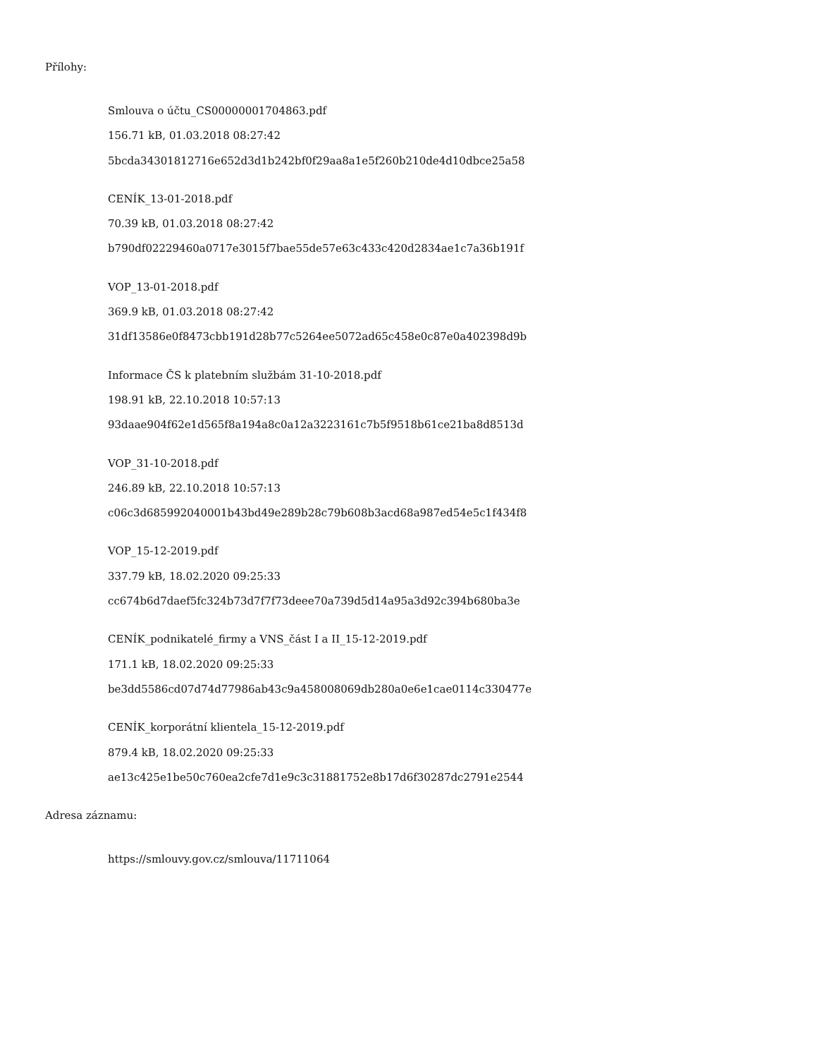Přílohy:
Smlouva o účtu_CS00000001704863.pdf
156.71 kB, 01.03.2018 08:27:42
5bcda34301812716e652d3d1b242bf0f29aa8a1e5f260b210de4d10dbce25a58
CENÍK_13-01-2018.pdf
70.39 kB, 01.03.2018 08:27:42
b790df02229460a0717e3015f7bae55de57e63c433c420d2834ae1c7a36b191f
VOP_13-01-2018.pdf
369.9 kB, 01.03.2018 08:27:42
31df13586e0f8473cbb191d28b77c5264ee5072ad65c458e0c87e0a402398d9b
Informace ČS k platebním službám 31-10-2018.pdf
198.91 kB, 22.10.2018 10:57:13
93daae904f62e1d565f8a194a8c0a12a3223161c7b5f9518b61ce21ba8d8513d
VOP_31-10-2018.pdf
246.89 kB, 22.10.2018 10:57:13
c06c3d685992040001b43bd49e289b28c79b608b3acd68a987ed54e5c1f434f8
VOP_15-12-2019.pdf
337.79 kB, 18.02.2020 09:25:33
cc674b6d7daef5fc324b73d7f7f73deee70a739d5d14a95a3d92c394b680ba3e
CENÍK_podnikatelé_firmy a VNS_část I a II_15-12-2019.pdf
171.1 kB, 18.02.2020 09:25:33
be3dd5586cd07d74d77986ab43c9a458008069db280a0e6e1cae0114c330477e
CENÍK_korporátní klientela_15-12-2019.pdf
879.4 kB, 18.02.2020 09:25:33
ae13c425e1be50c760ea2cfe7d1e9c3c31881752e8b17d6f30287dc2791e2544
Adresa záznamu:
https://smlouvy.gov.cz/smlouva/11711064